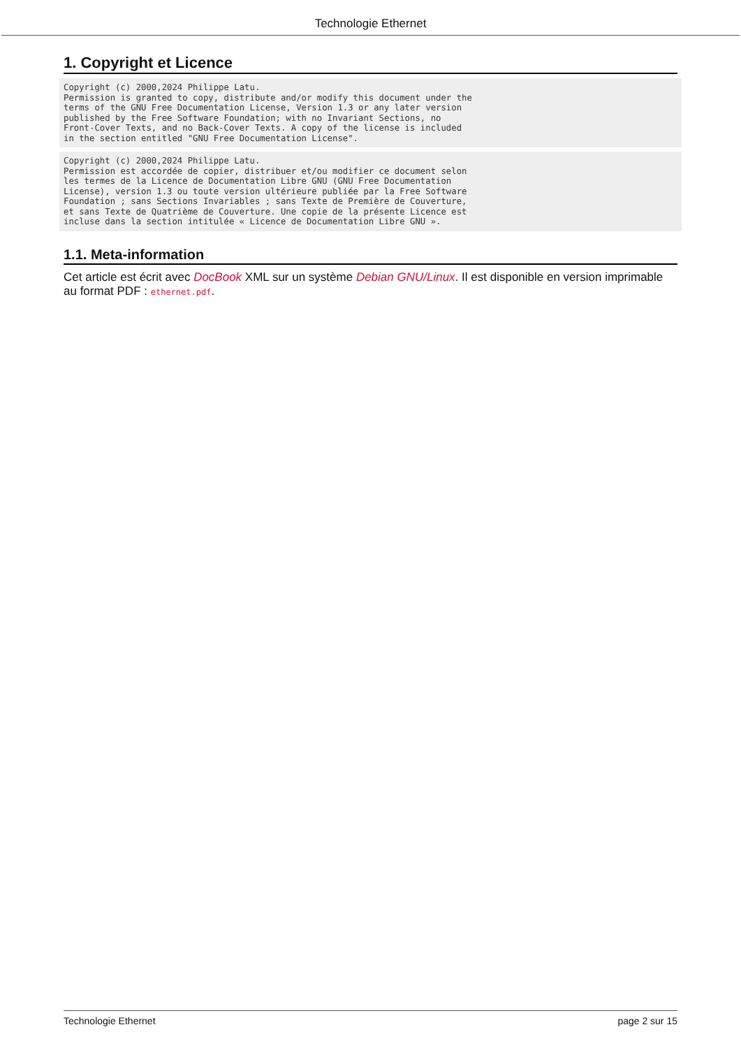Technologie Ethernet
1. Copyright et Licence
Copyright (c) 2000,2024 Philippe Latu.
Permission is granted to copy, distribute and/or modify this document under the
terms of the GNU Free Documentation License, Version 1.3 or any later version
published by the Free Software Foundation; with no Invariant Sections, no
Front-Cover Texts, and no Back-Cover Texts. A copy of the license is included
in the section entitled "GNU Free Documentation License".
Copyright (c) 2000,2024 Philippe Latu.
Permission est accordée de copier, distribuer et/ou modifier ce document selon
les termes de la Licence de Documentation Libre GNU (GNU Free Documentation
License), version 1.3 ou toute version ultérieure publiée par la Free Software
Foundation ; sans Sections Invariables ; sans Texte de Première de Couverture,
et sans Texte de Quatrième de Couverture. Une copie de la présente Licence est
incluse dans la section intitulée « Licence de Documentation Libre GNU ».
1.1. Meta-information
Cet article est écrit avec DocBook XML sur un système Debian GNU/Linux. Il est disponible en version imprimable au format PDF : ethernet.pdf.
Technologie Ethernet page 2 sur 15